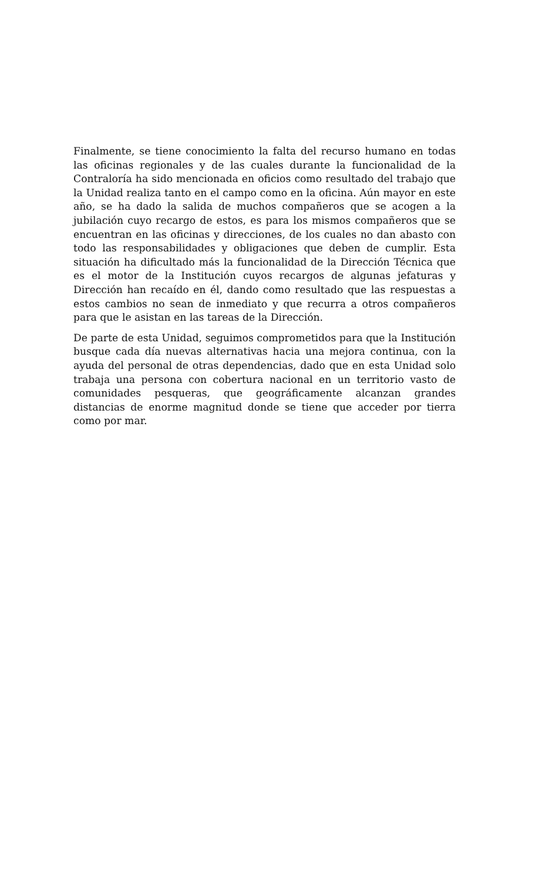Finalmente, se tiene conocimiento la falta del recurso humano en todas las oficinas regionales y de las cuales durante la funcionalidad de la Contraloría ha sido mencionada en oficios como resultado del trabajo que la Unidad realiza tanto en el campo como en la oficina. Aún mayor en este año, se ha dado la salida de muchos compañeros que se acogen a la jubilación cuyo recargo de estos, es para los mismos compañeros que se encuentran en las oficinas y direcciones, de los cuales no dan abasto con todo las responsabilidades y obligaciones que deben de cumplir. Esta situación ha dificultado más la funcionalidad de la Dirección Técnica que es el motor de la Institución cuyos recargos de algunas jefaturas y Dirección han recaído en él, dando como resultado que las respuestas a estos cambios no sean de inmediato y que recurra a otros compañeros para que le asistan en las tareas de la Dirección.
De parte de esta Unidad, seguimos comprometidos para que la Institución busque cada día nuevas alternativas hacia una mejora continua, con la ayuda del personal de otras dependencias, dado que en esta Unidad solo trabaja una persona con cobertura nacional en un territorio vasto de comunidades pesqueras, que geográficamente alcanzan grandes distancias de enorme magnitud donde se tiene que acceder por tierra como por mar.